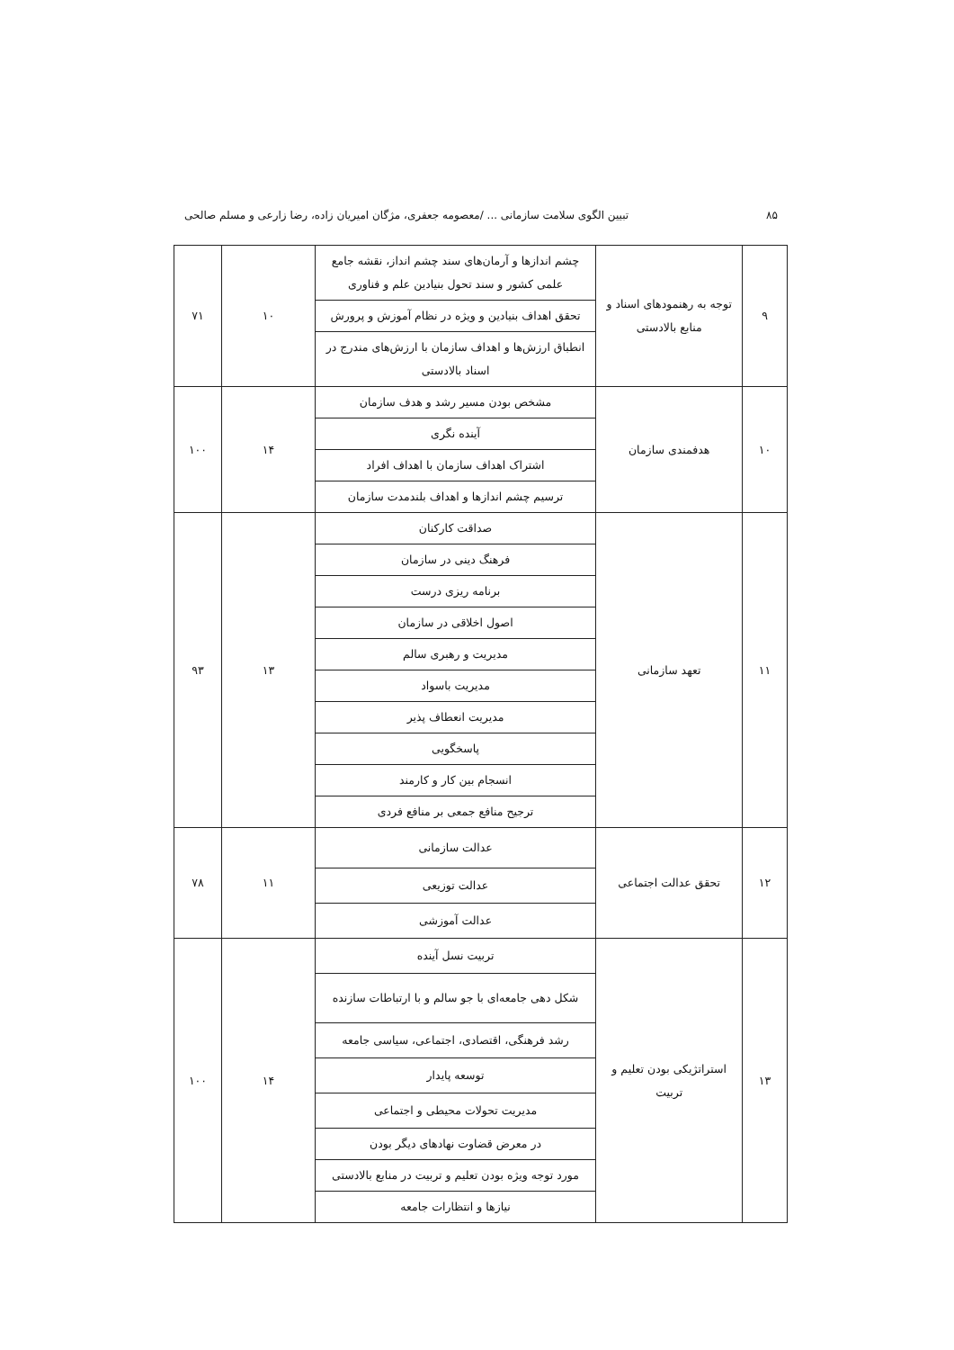۸۵ تبیین الگوی سلامت سازمانی ... /معصومه جعفری، مژگان امیریان زاده، رضا زارعی و مسلم صالحی
| ۹ | توجه به رهنمودهای اسناد و منابع بالادستی | چشم اندازها و آرمان‌های سند چشم انداز، نقشه جامع علمی کشور و سند تحول بنیادین علم و فناوری | ۱۰ | ۷۱ |
| | | تحقق اهداف بنیادین و ویژه در نظام آموزش و پرورش | | |
| | | انطباق ارزش‌ها و اهداف سازمان با ارزش‌های مندرج در اسناد بالادستی | | |
| ۱۰ | هدفمندی سازمان | مشخص بودن مسیر رشد و هدف سازمان | ۱۴ | ۱۰۰ |
| | | آینده نگری | | |
| | | اشتراک اهداف سازمان با اهداف افراد | | |
| | | ترسیم چشم اندازها و اهداف بلندمدت سازمان | | |
| ۱۱ | تعهد سازمانی | صداقت کارکنان | ۱۳ | ۹۳ |
| | | فرهنگ دینی در سازمان | | |
| | | برنامه ریزی درست | | |
| | | اصول اخلاقی در سازمان | | |
| | | مدیریت و رهبری سالم | | |
| | | مدیریت باسواد | | |
| | | مدیریت انعطاف پذیر | | |
| | | پاسخگویی | | |
| | | انسجام بین کار و کارمند | | |
| | | ترجیح منافع جمعی بر منافع فردی | | |
| ۱۲ | تحقق عدالت اجتماعی | عدالت سازمانی | ۱۱ | ۷۸ |
| | | عدالت توزیعی | | |
| | | عدالت آموزشی | | |
| ۱۳ | استراتژیکی بودن تعلیم و تربیت | تربیت نسل آینده | ۱۴ | ۱۰۰ |
| | | شکل دهی جامعه‌ای با جو سالم و با ارتباطات سازنده | | |
| | | رشد فرهنگی، اقتصادی، اجتماعی، سیاسی جامعه | | |
| | | توسعه پایدار | | |
| | | مدیریت تحولات محیطی و اجتماعی | | |
| | | در معرض قضاوت نهادهای دیگر بودن | | |
| | | مورد توجه ویژه بودن تعلیم و تربیت در منابع بالادستی | | |
| | | نیازها و انتظارات جامعه | | |